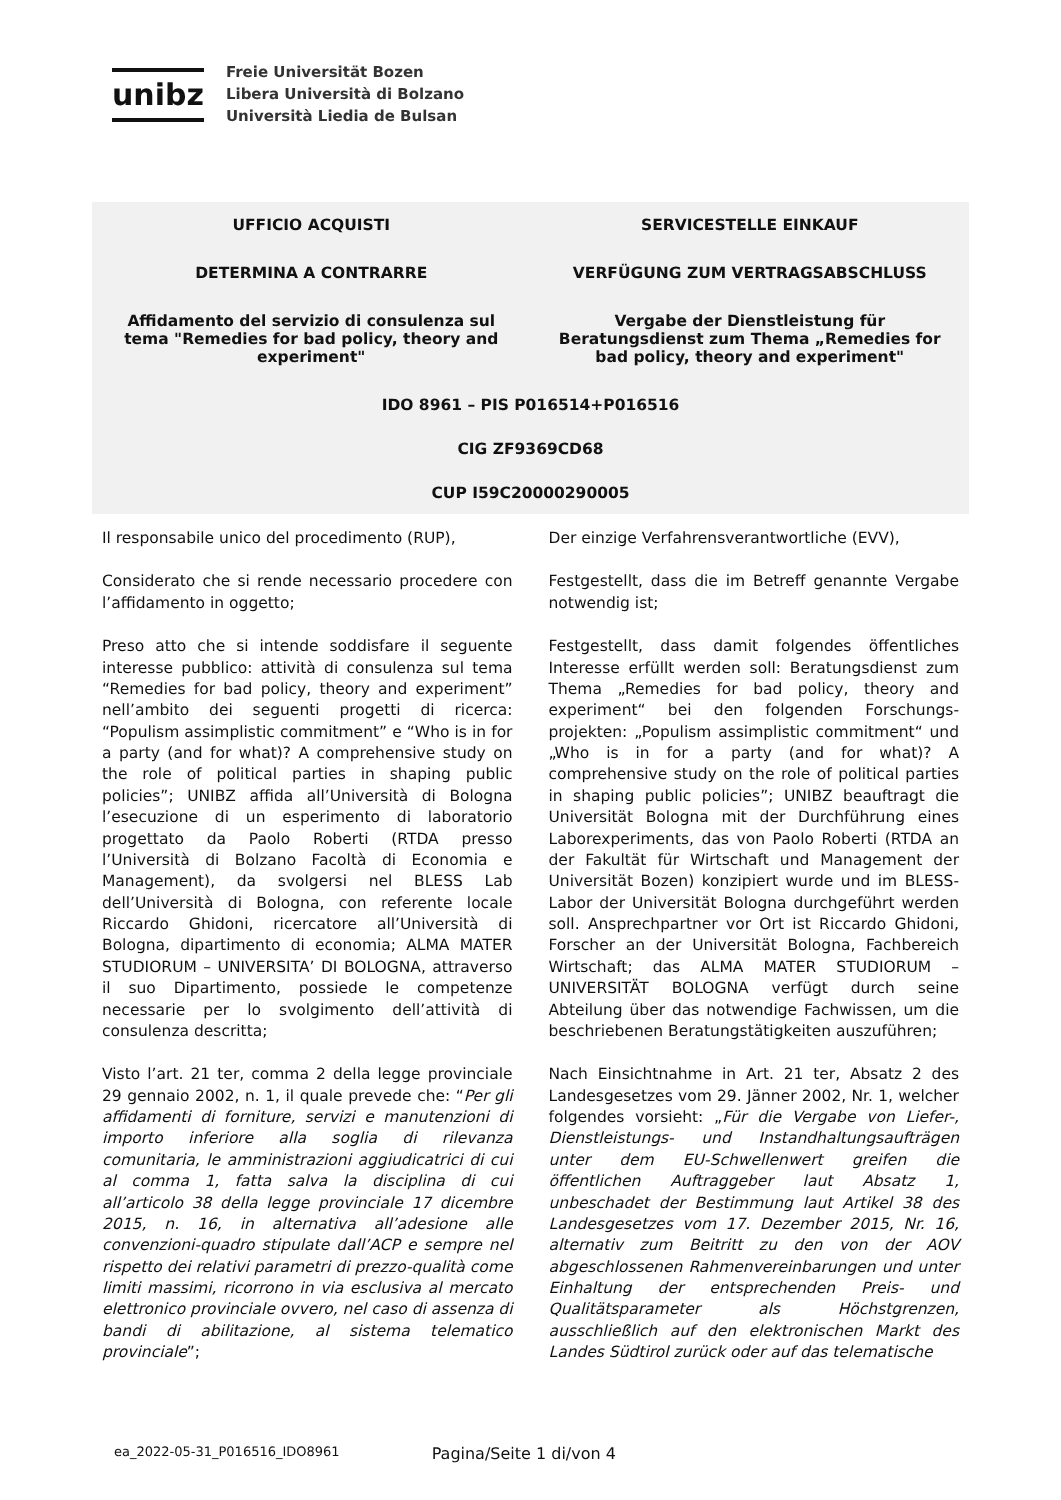unibz
Freie Universität Bozen
Libera Università di Bolzano
Università Liedia de Bulsan
| UFFICIO ACQUISTI | SERVICESTELLE EINKAUF |
| DETERMINA A CONTRARRE | VERFÜGUNG ZUM VERTRAGSABSCHLUSS |
| Affidamento del servizio di consulenza sul tema "Remedies for bad policy, theory and experiment" | Vergabe der Dienstleistung für Beratungsdienst zum Thema „Remedies for bad policy, theory and experiment" |
IDO 8961 – PIS P016514+P016516
CIG ZF9369CD68
CUP I59C20000290005
| Il responsabile unico del procedimento (RUP), | Der einzige Verfahrensverantwortliche (EVV), |
| Considerato che si rende necessario procedere con l’affidamento in oggetto; | Festgestellt, dass die im Betreff genannte Vergabe notwendig ist; |
| Preso atto che si intende soddisfare il seguente interesse pubblico: attività di consulenza sul tema “Remedies for bad policy, theory and experiment” nell’ambito dei seguenti progetti di ricerca: “Populism assimplistic commitment” e “Who is in for a party (and for what)? A comprehensive study on the role of political parties in shaping public policies”; UNIBZ affida all’Università di Bologna l’esecuzione di un esperimento di laboratorio progettato da Paolo Roberti (RTDA presso l’Università di Bolzano Facoltà di Economia e Management), da svolgersi nel BLESS Lab dell’Università di Bologna, con referente locale Riccardo Ghidoni, ricercatore all’Università di Bologna, dipartimento di economia; ALMA MATER STUDIORUM – UNIVERSITA’ DI BOLOGNA, attraverso il suo Dipartimento, possiede le competenze necessarie per lo svolgimento dell’attività di consulenza descritta; | Festgestellt, dass damit folgendes öffentliches Interesse erfüllt werden soll: Beratungsdienst zum Thema „Remedies for bad policy, theory and experiment“ bei den folgenden Forschungs-projekten: „Populism assimplistic commitment“ und „Who is in for a party (and for what)? A comprehensive study on the role of political parties in shaping public policies”; UNIBZ beauftragt die Universität Bologna mit der Durchführung eines Laborexperiments, das von Paolo Roberti (RTDA an der Fakultät für Wirtschaft und Management der Universität Bozen) konzipiert wurde und im BLESS-Labor der Universität Bologna durchgeführt werden soll. Ansprechpartner vor Ort ist Riccardo Ghidoni, Forscher an der Universität Bologna, Fachbereich Wirtschaft; das ALMA MATER STUDIORUM – UNIVERSITÄT BOLOGNA verfügt durch seine Abteilung über das notwendige Fachwissen, um die beschriebenen Beratungstätigkeiten auszuführen; |
| Visto l’art. 21 ter, comma 2 della legge provinciale 29 gennaio 2002, n. 1, il quale prevede che: “ Per gli affidamenti di forniture, servizi e manutenzioni di importo inferiore alla soglia di rilevanza comunitaria, le amministrazioni aggiudicatrici di cui al comma 1, fatta salva la disciplina di cui all’articolo 38 della legge provinciale 17 dicembre 2015, n. 16, in alternativa all’adesione alle convenzioni-quadro stipulate dall’ACP e sempre nel rispetto dei relativi parametri di prezzo-qualità come limiti massimi, ricorrono in via esclusiva al mercato elettronico provinciale ovvero, nel caso di assenza di bandi di abilitazione, al sistema telematico provinciale ”; | Nach Einsichtnahme in Art. 21 ter, Absatz 2 des Landesgesetzes vom 29. Jänner 2002, Nr. 1, welcher folgendes vorsieht: „ Für die Vergabe von Liefer-, Dienstleistungs- und Instandhaltungsaufträgen unter dem EU-Schwellenwert greifen die öffentlichen Auftraggeber laut Absatz 1, unbeschadet der Bestimmung laut Artikel 38 des Landesgesetzes vom 17. Dezember 2015, Nr. 16, alternativ zum Beitritt zu den von der AOV abgeschlossenen Rahmenvereinbarungen und unter Einhaltung der entsprechenden Preis- und Qualitätsparameter als Höchstgrenzen, ausschließlich auf den elektronischen Markt des Landes Südtirol zurück oder auf das telematische |
ea_2022-05-31_P016516_IDO8961 Pagina/Seite 1 di/von 4